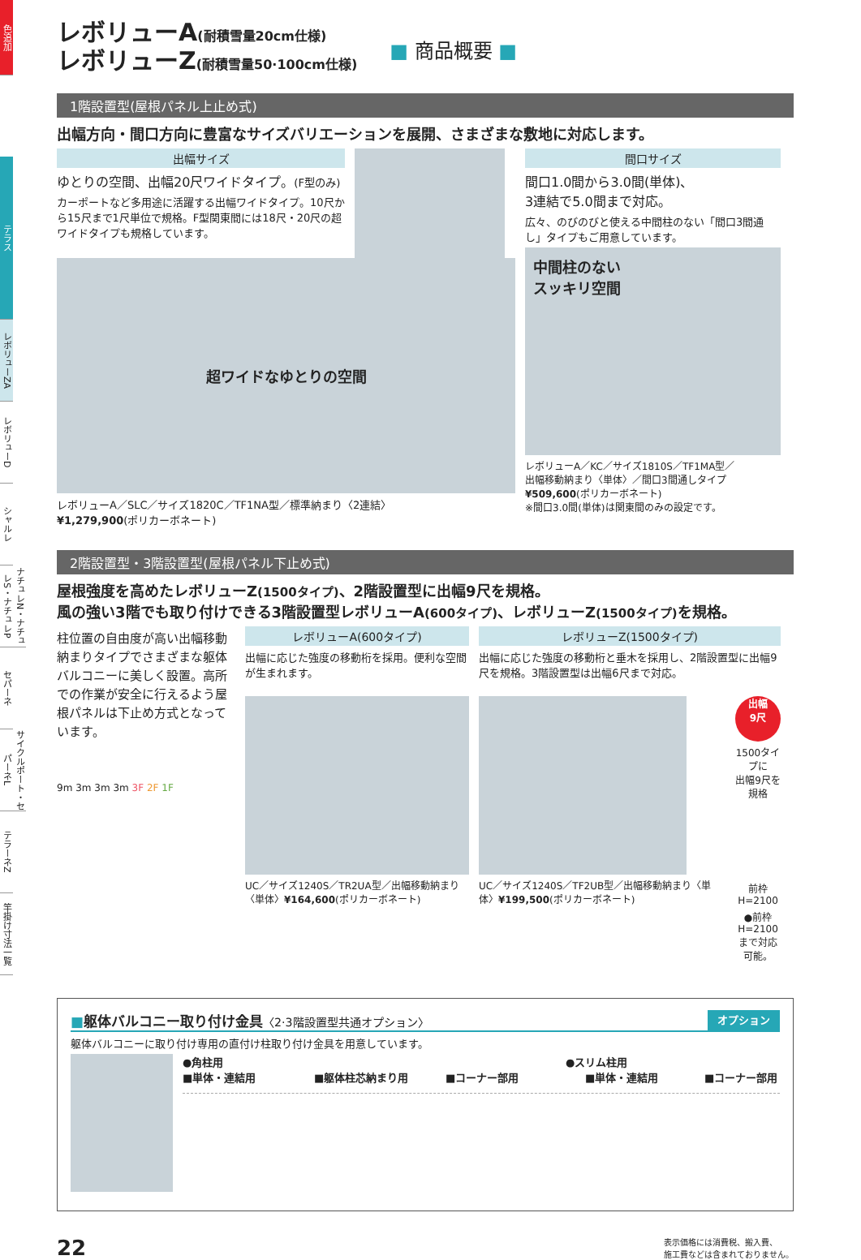色追加
テラス
レボリューZA
レボリューD
シャルレ
ナチュレN・ナチュレS・ナチュレP
セパーネ
サイクルポート・セパーネL
テラーネZ
竿掛け寸法一覧
レボリューA(耐積雪量20cm仕様)
レボリューZ(耐積雪量50·100cm仕様)
■ 商品概要 ■
1階設置型(屋根パネル上止め式)
出幅方向・間口方向に豊富なサイズバリエーションを展開、さまざまな敷地に対応します。
出幅サイズ
ゆとりの空間、出幅20尺ワイドタイプ。(F型のみ)
カーポートなど多用途に活躍する出幅ワイドタイプ。10尺から15尺まで1尺単位で規格。F型関東間には18尺・20尺の超ワイドタイプも規格しています。
超ワイドなゆとりの空間
レボリューA／SLC／サイズ1820C／TF1NA型／標準納まり〈2連結〉
¥1,279,900(ポリカーボネート)
間口サイズ
間口1.0間から3.0間(単体)、
3連結で5.0間まで対応。
広々、のびのびと使える中間柱のない「間口3間通し」タイプもご用意しています。
中間柱のない
スッキリ空間
レボリューA／KC／サイズ1810S／TF1MA型／
出幅移動納まり〈単体〉／間口3間通しタイプ
¥509,600(ポリカーボネート)
※間口3.0間(単体)は関東間のみの設定です。
2階設置型・3階設置型(屋根パネル下止め式)
屋根強度を高めたレボリューZ(1500タイプ)、2階設置型に出幅9尺を規格。
風の強い3階でも取り付けできる3階設置型レボリューA(600タイプ)、レボリューZ(1500タイプ) を規格。
柱位置の自由度が高い出幅移動納まりタイプでさまざまな躯体バルコニーに美しく設置。高所での作業が安全に行えるよう屋根パネルは下止め方式となっています。
9m 3m 3m 3m 3F 2F 1F
レボリューA(600タイプ)
出幅に応じた強度の移動桁を採用。便利な空間が生まれます。
UC／サイズ1240S／TR2UA型／出幅移動納まり〈単体〉¥164,600(ポリカーボネート)
レボリューZ(1500タイプ)
出幅に応じた強度の移動桁と垂木を採用し、2階設置型に出幅9尺を規格。3階設置型は出幅6尺まで対応。
UC／サイズ1240S／TF2UB型／出幅移動納まり〈単体〉¥199,500(ポリカーボネート)
出幅
9尺
1500タイプに
出幅9尺を規格
前枠H=2100
●前枠H=2100
まで対応可能。
■躯体バルコニー取り付け金具〈2·3階設置型共通オプション〉 オプション
躯体バルコニーに取り付け専用の直付け柱取り付け金具を用意しています。
●角柱用 ●スリム柱用
■単体・連結用 ■躯体柱芯納まり用 ■コーナー部用 ■単体・連結用 ■コーナー部用
22 表示価格には消費税、搬入費、
施工費などは含まれておりません。